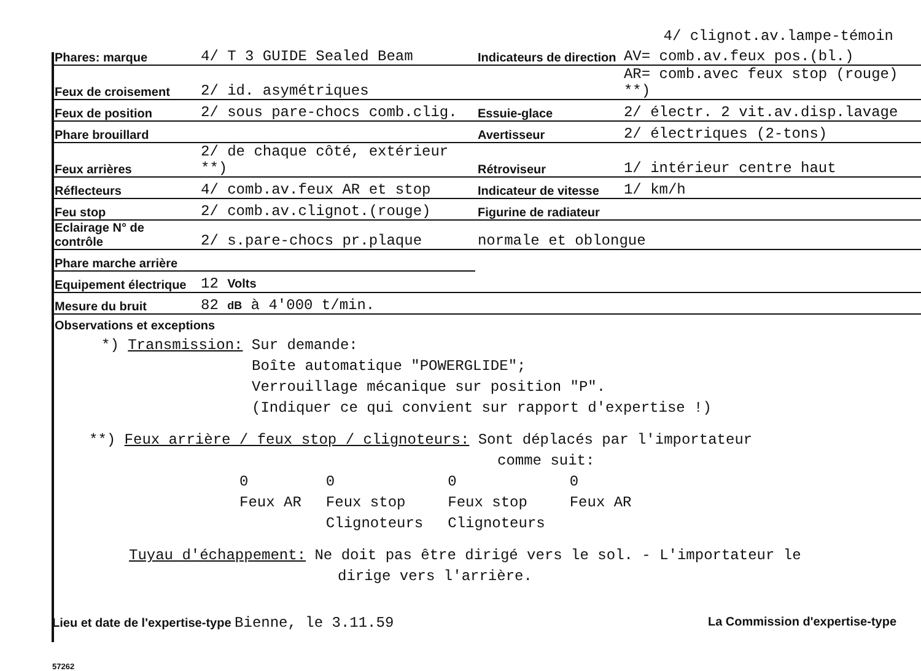4/ clignot.av.lampe-témoin
| Phares: marque | 4/ T 3 GUIDE Sealed Beam | Indicateurs de direction | AV= comb.av.feux pos.(bl.) |
| Feux de croisement | 2/ id. asymétriques | | AR= comb.avec feux stop (rouge) **) |
| Feux de position | 2/ sous pare-chocs comb.clig. | Essuie-glace | 2/ électr. 2 vit.av.disp.lavage |
| Phare brouillard | | Avertisseur | 2/ électriques (2-tons) |
| Feux arrières | 2/ de chaque côté, extérieur **) | Rétroviseur | 1/ intérieur centre haut |
| Réflecteurs | 4/ comb.av.feux AR et stop | Indicateur de vitesse | 1/ km/h |
| Feu stop | 2/ comb.av.clignot.(rouge) | Figurine de radiateur | |
| Eclairage N° de contrôle | 2/ s.pare-chocs pr.plaque | normale et oblongue | |
| Phare marche arrière | | | |
| Equipement électrique | 12 Volts | | |
| Mesure du bruit | 82 dB à 4'000 t/min. | | |
Observations et exceptions
*) Transmission: Sur demande:
Boîte automatique "POWERGLIDE";
Verrouillage mécanique sur position "P".
(Indiquer ce qui convient sur rapport d'expertise !)
**) Feux arrière / feux stop / clignoteurs: Sont déplacés par l'importateur
comme suit:
0
Feux AR
0
Feux stop
Clignoteurs
0
Feux stop
Clignoteurs
0
Feux AR
Tuyau d'échappement: Ne doit pas être dirigé vers le sol. - L'importateur le
dirige vers l'arrière.
Lieu et date de l'expertise-type Bienne, le 3.11.59
La Commission d'expertise-type
57262